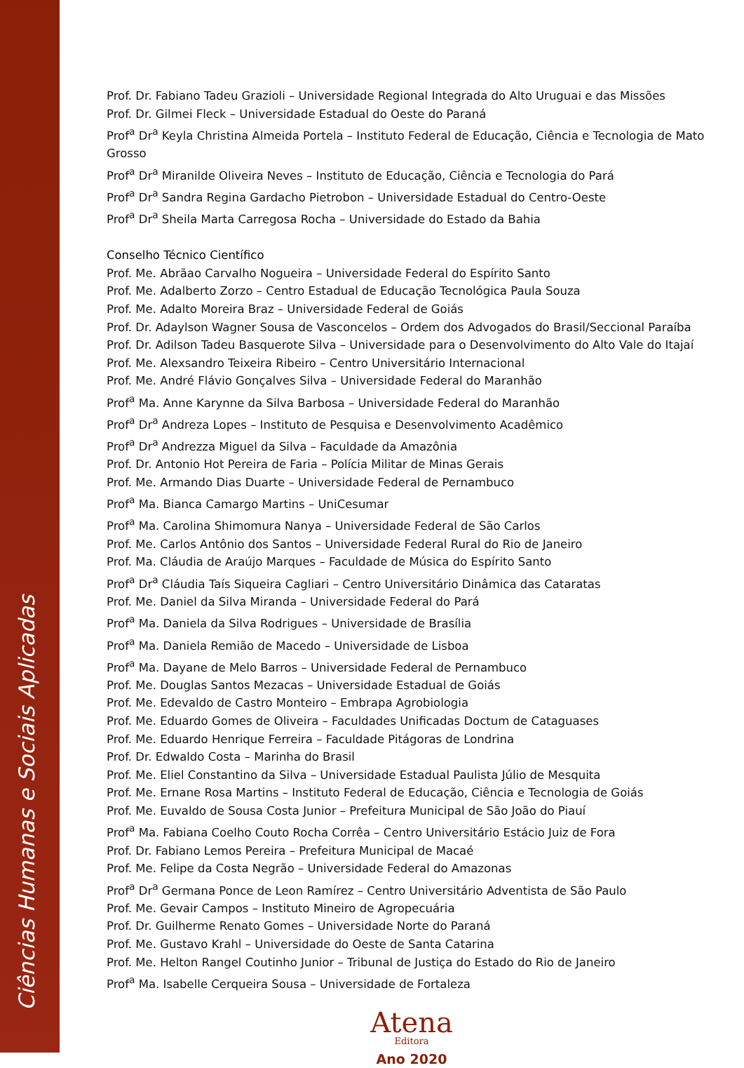Ciências Humanas e Sociais Aplicadas
Prof. Dr. Fabiano Tadeu Grazioli – Universidade Regional Integrada do Alto Uruguai e das Missões
Prof. Dr. Gilmei Fleck – Universidade Estadual do Oeste do Paraná
Prof<sup>a</sup> Dr<sup>a</sup> Keyla Christina Almeida Portela – Instituto Federal de Educação, Ciência e Tecnologia de Mato Grosso
Prof<sup>a</sup> Dr<sup>a</sup> Miranilde Oliveira Neves – Instituto de Educação, Ciência e Tecnologia do Pará
Prof<sup>a</sup> Dr<sup>a</sup> Sandra Regina Gardacho Pietrobon – Universidade Estadual do Centro-Oeste
Prof<sup>a</sup> Dr<sup>a</sup> Sheila Marta Carregosa Rocha – Universidade do Estado da Bahia
Conselho Técnico Científico
Prof. Me. Abrãao Carvalho Nogueira – Universidade Federal do Espírito Santo
Prof. Me. Adalberto Zorzo – Centro Estadual de Educação Tecnológica Paula Souza
Prof. Me. Adalto Moreira Braz – Universidade Federal de Goiás
Prof. Dr. Adaylson Wagner Sousa de Vasconcelos – Ordem dos Advogados do Brasil/Seccional Paraíba
Prof. Dr. Adilson Tadeu Basquerote Silva – Universidade para o Desenvolvimento do Alto Vale do Itajaí
Prof. Me. Alexsandro Teixeira Ribeiro – Centro Universitário Internacional
Prof. Me. André Flávio Gonçalves Silva – Universidade Federal do Maranhão
Prof<sup>a</sup> Ma. Anne Karynne da Silva Barbosa – Universidade Federal do Maranhão
Prof<sup>a</sup> Dr<sup>a</sup> Andreza Lopes – Instituto de Pesquisa e Desenvolvimento Acadêmico
Prof<sup>a</sup> Dr<sup>a</sup> Andrezza Miguel da Silva – Faculdade da Amazônia
Prof. Dr. Antonio Hot Pereira de Faria – Polícia Militar de Minas Gerais
Prof. Me. Armando Dias Duarte – Universidade Federal de Pernambuco
Prof<sup>a</sup> Ma. Bianca Camargo Martins – UniCesumar
Prof<sup>a</sup> Ma. Carolina Shimomura Nanya – Universidade Federal de São Carlos
Prof. Me. Carlos Antônio dos Santos – Universidade Federal Rural do Rio de Janeiro
Prof. Ma. Cláudia de Araújo Marques – Faculdade de Música do Espírito Santo
Prof<sup>a</sup> Dr<sup>a</sup> Cláudia Taís Siqueira Cagliari – Centro Universitário Dinâmica das Cataratas
Prof. Me. Daniel da Silva Miranda – Universidade Federal do Pará
Prof<sup>a</sup> Ma. Daniela da Silva Rodrigues – Universidade de Brasília
Prof<sup>a</sup> Ma. Daniela Remião de Macedo – Universidade de Lisboa
Prof<sup>a</sup> Ma. Dayane de Melo Barros – Universidade Federal de Pernambuco
Prof. Me. Douglas Santos Mezacas – Universidade Estadual de Goiás
Prof. Me. Edevaldo de Castro Monteiro – Embrapa Agrobiologia
Prof. Me. Eduardo Gomes de Oliveira – Faculdades Unificadas Doctum de Cataguases
Prof. Me. Eduardo Henrique Ferreira – Faculdade Pitágoras de Londrina
Prof. Dr. Edwaldo Costa – Marinha do Brasil
Prof. Me. Eliel Constantino da Silva – Universidade Estadual Paulista Júlio de Mesquita
Prof. Me. Ernane Rosa Martins – Instituto Federal de Educação, Ciência e Tecnologia de Goiás
Prof. Me. Euvaldo de Sousa Costa Junior – Prefeitura Municipal de São João do Piauí
Prof<sup>a</sup> Ma. Fabiana Coelho Couto Rocha Corrêa – Centro Universitário Estácio Juiz de Fora
Prof. Dr. Fabiano Lemos Pereira – Prefeitura Municipal de Macaé
Prof. Me. Felipe da Costa Negrão – Universidade Federal do Amazonas
Prof<sup>a</sup> Dr<sup>a</sup> Germana Ponce de Leon Ramírez – Centro Universitário Adventista de São Paulo
Prof. Me. Gevair Campos – Instituto Mineiro de Agropecuária
Prof. Dr. Guilherme Renato Gomes – Universidade Norte do Paraná
Prof. Me. Gustavo Krahl – Universidade do Oeste de Santa Catarina
Prof. Me. Helton Rangel Coutinho Junior – Tribunal de Justiça do Estado do Rio de Janeiro
Prof<sup>a</sup> Ma. Isabelle Cerqueira Sousa – Universidade de Fortaleza
Atena
Editora
Ano 2020